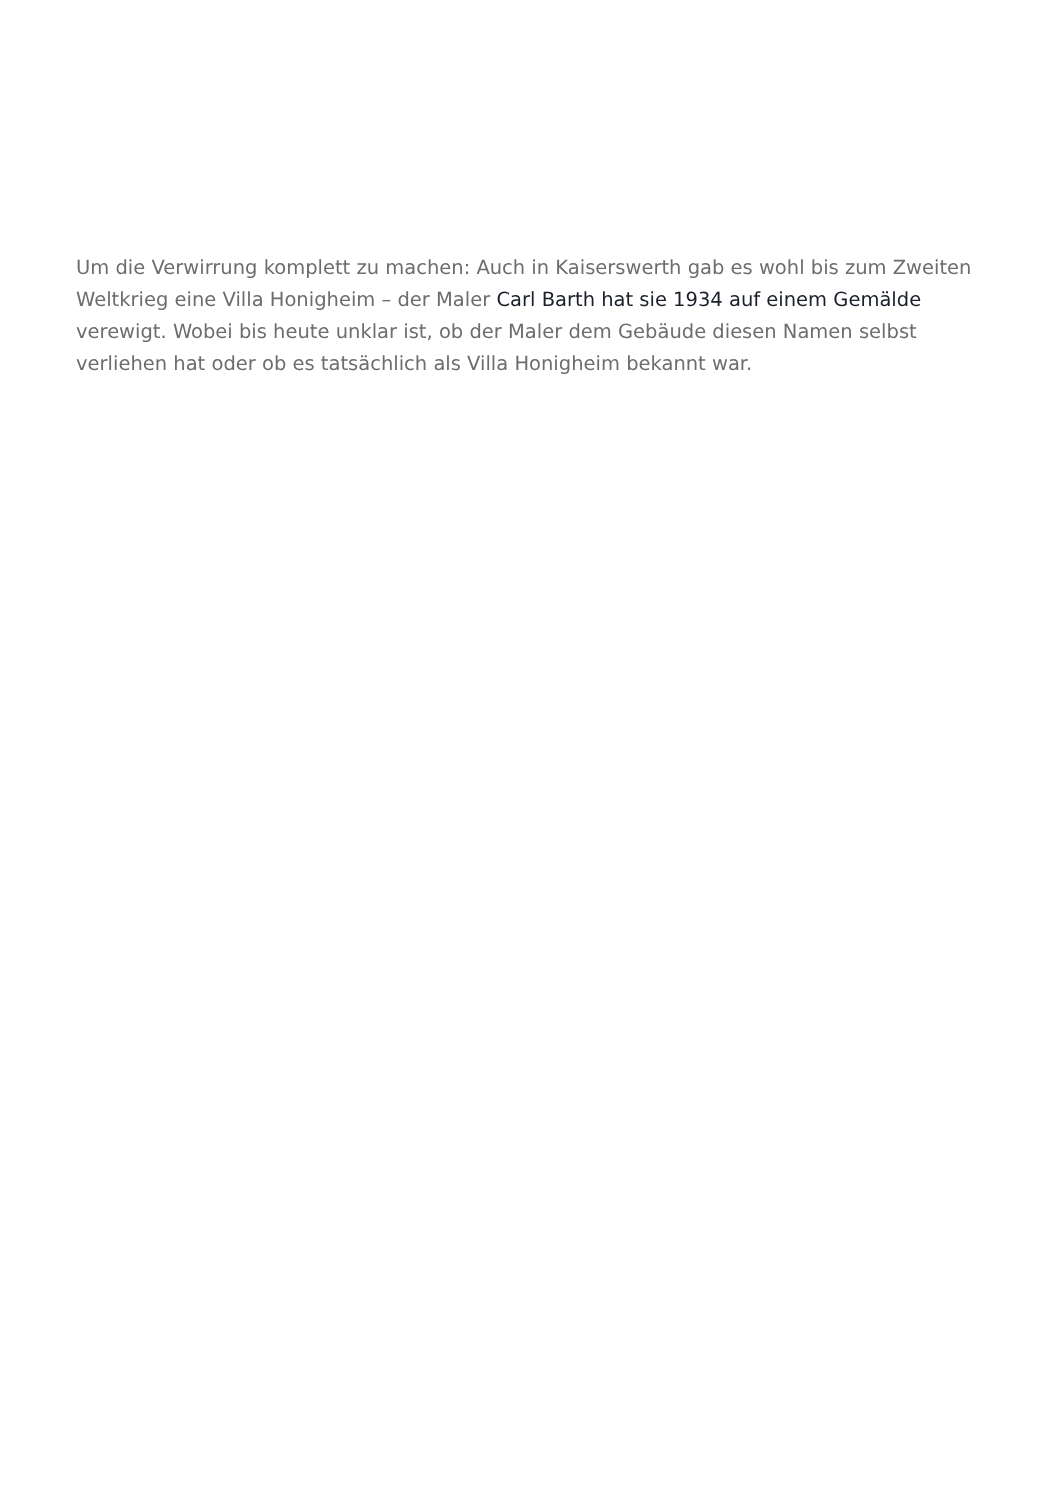Um die Verwirrung komplett zu machen: Auch in Kaiserswerth gab es wohl bis zum Zweiten Weltkrieg eine Villa Honigheim – der Maler Carl Barth hat sie 1934 auf einem Gemälde verewigt. Wobei bis heute unklar ist, ob der Maler dem Gebäude diesen Namen selbst verliehen hat oder ob es tatsächlich als Villa Honigheim bekannt war.